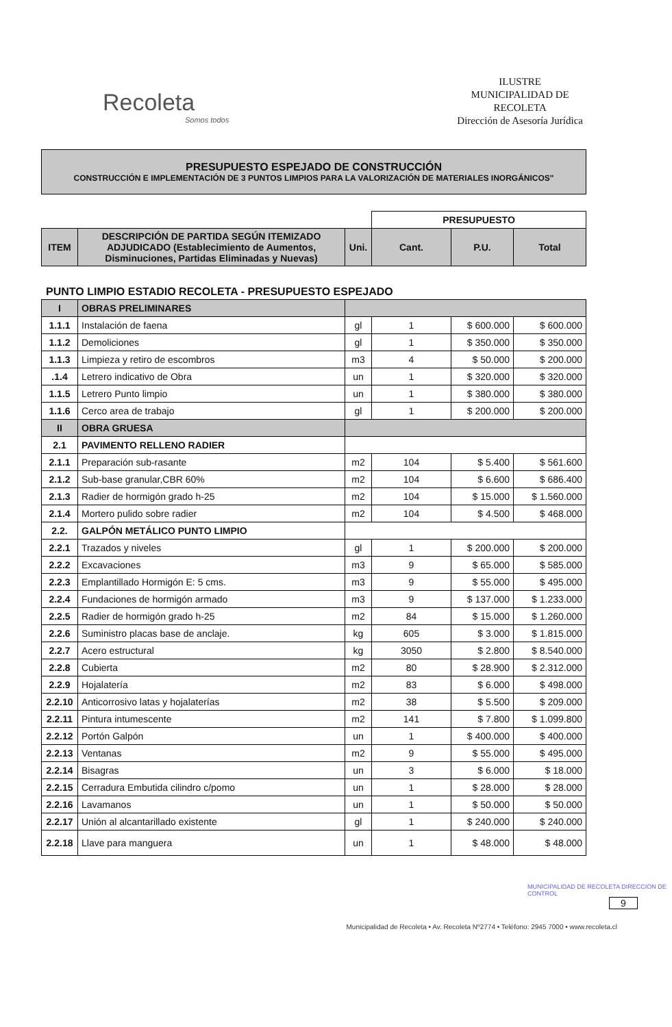Recoleta
Somos todos
ILUSTRE
MUNICIPALIDAD DE
RECOLETA
Dirección de Asesoría Jurídica
PRESUPUESTO ESPEJADO DE CONSTRUCCIÓN
CONSTRUCCIÓN E IMPLEMENTACIÓN DE 3 PUNTOS LIMPIOS PARA LA VALORIZACIÓN DE MATERIALES INORGÁNICOS"
| | | | PRESUPUESTO | | |
| ITEM | DESCRIPCIÓN DE PARTIDA SEGÚN ITEMIZADO ADJUDICADO (Establecimiento de Aumentos, Disminuciones, Partidas Eliminadas y Nuevas) | Uni. | Cant. | P.U. | Total |
PUNTO LIMPIO ESTADIO RECOLETA - PRESUPUESTO ESPEJADO
| I | OBRAS PRELIMINARES | | | | |
| 1.1.1 | Instalación de faena | gl | 1 | $ 600.000 | $ 600.000 |
| 1.1.2 | Demoliciones | gl | 1 | $ 350.000 | $ 350.000 |
| 1.1.3 | Limpieza y retiro de escombros | m3 | 4 | $ 50.000 | $ 200.000 |
| .1.4 | Letrero indicativo de Obra | un | 1 | $ 320.000 | $ 320.000 |
| 1.1.5 | Letrero Punto limpio | un | 1 | $ 380.000 | $ 380.000 |
| 1.1.6 | Cerco area de trabajo | gl | 1 | $ 200.000 | $ 200.000 |
| II | OBRA GRUESA | | | | |
| 2.1 | PAVIMENTO RELLENO RADIER | | | | |
| 2.1.1 | Preparación sub-rasante | m2 | 104 | $ 5.400 | $ 561.600 |
| 2.1.2 | Sub-base granular,CBR 60% | m2 | 104 | $ 6.600 | $ 686.400 |
| 2.1.3 | Radier de hormigón grado h-25 | m2 | 104 | $ 15.000 | $ 1.560.000 |
| 2.1.4 | Mortero pulido sobre radier | m2 | 104 | $ 4.500 | $ 468.000 |
| 2.2. | GALPÓN METÁLICO PUNTO LIMPIO | | | | |
| 2.2.1 | Trazados y niveles | gl | 1 | $ 200.000 | $ 200.000 |
| 2.2.2 | Excavaciones | m3 | 9 | $ 65.000 | $ 585.000 |
| 2.2.3 | Emplantillado Hormigón E: 5 cms. | m3 | 9 | $ 55.000 | $ 495.000 |
| 2.2.4 | Fundaciones de hormigón armado | m3 | 9 | $ 137.000 | $ 1.233.000 |
| 2.2.5 | Radier de hormigón grado h-25 | m2 | 84 | $ 15.000 | $ 1.260.000 |
| 2.2.6 | Suministro placas base de anclaje. | kg | 605 | $ 3.000 | $ 1.815.000 |
| 2.2.7 | Acero estructural | kg | 3050 | $ 2.800 | $ 8.540.000 |
| 2.2.8 | Cubierta | m2 | 80 | $ 28.900 | $ 2.312.000 |
| 2.2.9 | Hojalatería | m2 | 83 | $ 6.000 | $ 498.000 |
| 2.2.10 | Anticorrosivo latas y hojalaterías | m2 | 38 | $ 5.500 | $ 209.000 |
| 2.2.11 | Pintura intumescente | m2 | 141 | $ 7.800 | $ 1.099.800 |
| 2.2.12 | Portón Galpón | un | 1 | $ 400.000 | $ 400.000 |
| 2.2.13 | Ventanas | m2 | 9 | $ 55.000 | $ 495.000 |
| 2.2.14 | Bisagras | un | 3 | $ 6.000 | $ 18.000 |
| 2.2.15 | Cerradura Embutida cilindro c/pomo | un | 1 | $ 28.000 | $ 28.000 |
| 2.2.16 | Lavamanos | un | 1 | $ 50.000 | $ 50.000 |
| 2.2.17 | Unión al alcantarillado existente | gl | 1 | $ 240.000 | $ 240.000 |
| 2.2.18 | Llave para manguera | un | 1 | $ 48.000 | $ 48.000 |
MUNICIPALIDAD DE RECOLETA DIRECCION DE CONTROL
9
Municipalidad de Recoleta • Av. Recoleta Nº2774 • Teléfono: 2945 7000 • www.recoleta.cl